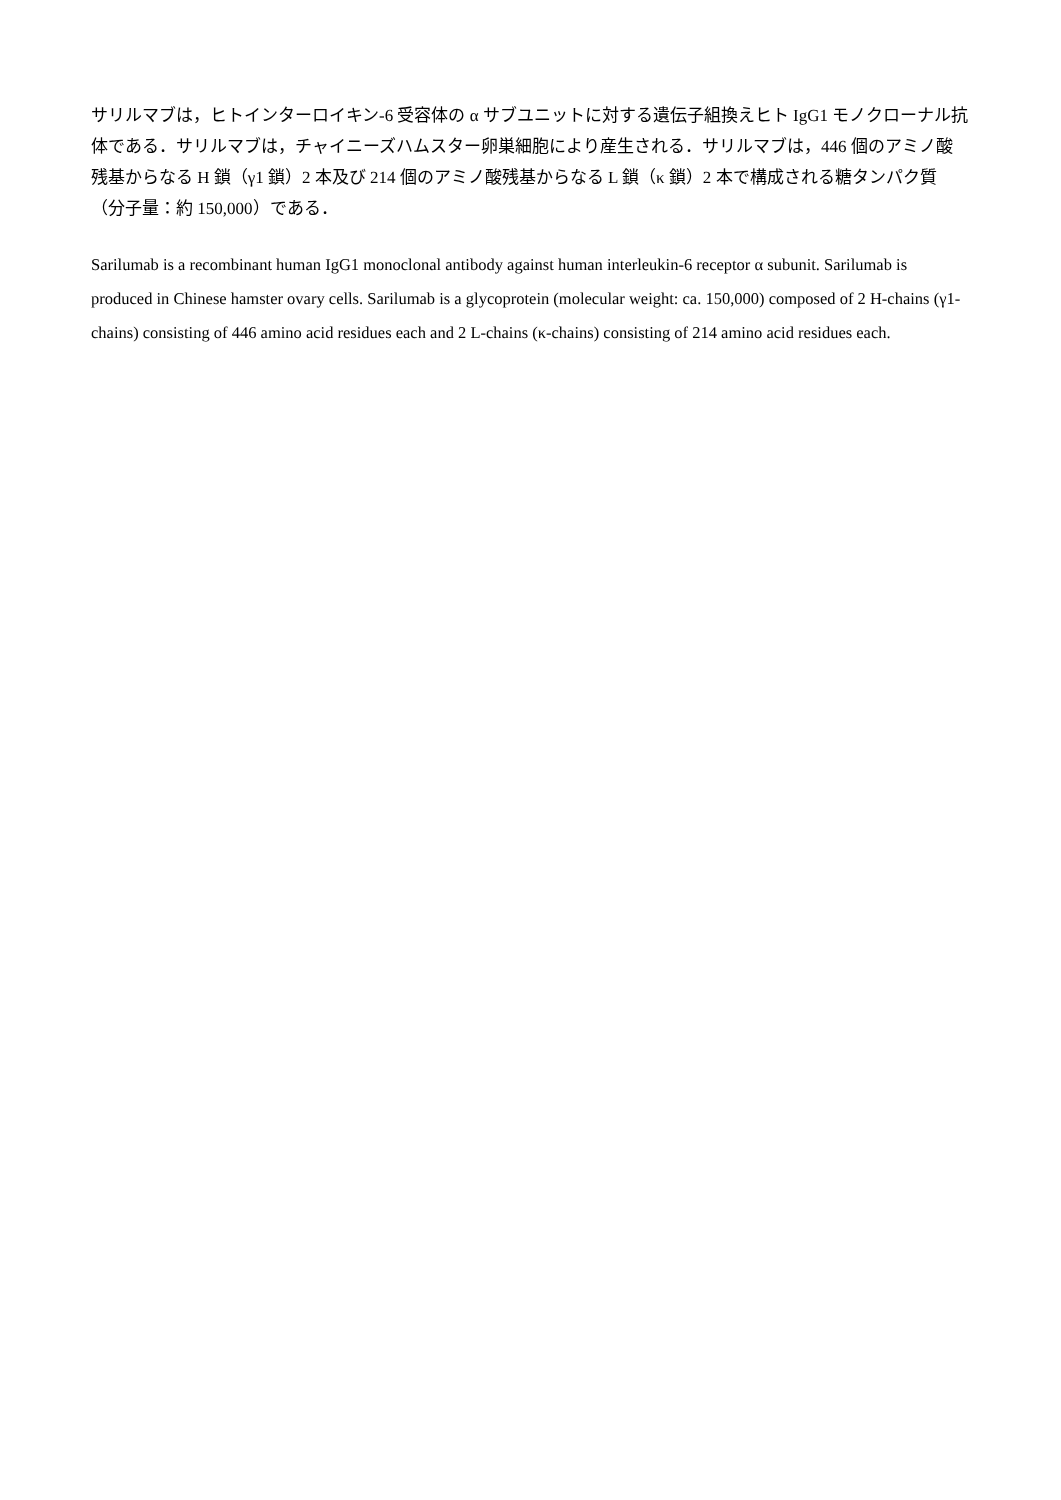サリルマブは，ヒトインターロイキン-6 受容体の α サブユニットに対する遺伝子組換えヒト IgG1 モノクローナル抗体である．サリルマブは，チャイニーズハムスター卵巣細胞により産生される．サリルマブは，446 個のアミノ酸残基からなる H 鎖（γ1 鎖）2 本及び 214 個のアミノ酸残基からなる L 鎖（κ 鎖）2 本で構成される糖タンパク質（分子量：約 150,000）である．
Sarilumab is a recombinant human IgG1 monoclonal antibody against human interleukin-6 receptor α subunit. Sarilumab is produced in Chinese hamster ovary cells. Sarilumab is a glycoprotein (molecular weight: ca. 150,000) composed of 2 H-chains (γ1-chains) consisting of 446 amino acid residues each and 2 L-chains (κ-chains) consisting of 214 amino acid residues each.